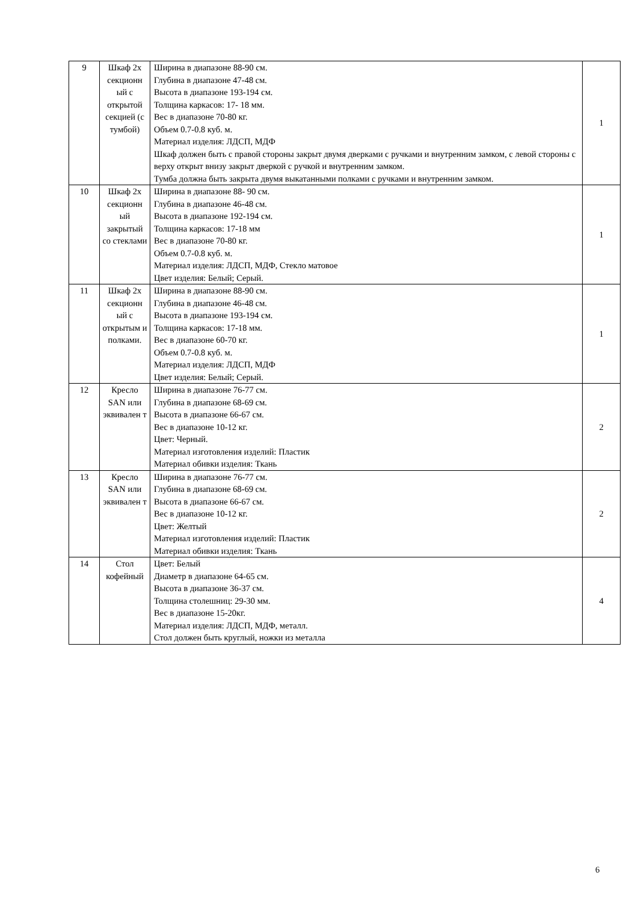| 9 | Шкаф 2х секционн ый с открытой секцией (с тумбой) | Ширина в диапазоне 88-90 см. Глубина в диапазоне 47-48 см. Высота в диапазоне 193-194 см. Толщина каркасов: 17- 18 мм. Вес в диапазоне 70-80 кг. Объем 0.7-0.8 куб. м. Материал изделия: ЛДСП, МДФ Шкаф должен быть с правой стороны закрыт двумя дверками с ручками и внутренним замком, с левой стороны с верху открыт внизу закрыт дверкой с ручкой и внутренним замком. Тумба должна быть закрыта двумя выкатанными полками с ручками и внутренним замком. | 1 |
| 10 | Шкаф 2х секционн ый закрытый со стеклами | Ширина в диапазоне 88- 90 см. Глубина в диапазоне 46-48 см. Высота в диапазоне 192-194 см. Толщина каркасов: 17-18 мм Вес в диапазоне 70-80 кг. Объем 0.7-0.8 куб. м. Материал изделия: ЛДСП, МДФ, Стекло матовое Цвет изделия: Белый; Серый. | 1 |
| 11 | Шкаф 2х секционн ый с открытым и полками. | Ширина в диапазоне 88-90 см. Глубина в диапазоне 46-48 см. Высота в диапазоне 193-194 см. Толщина каркасов: 17-18 мм. Вес в диапазоне 60-70 кг. Объем 0.7-0.8 куб. м. Материал изделия: ЛДСП, МДФ Цвет изделия: Белый; Серый. | 1 |
| 12 | Кресло SAN или эквивален т | Ширина в диапазоне 76-77 см. Глубина в диапазоне 68-69 см. Высота в диапазоне 66-67 см. Вес в диапазоне 10-12 кг. Цвет: Черный. Материал изготовления изделий: Пластик Материал обивки изделия: Ткань | 2 |
| 13 | Кресло SAN или эквивален т | Ширина в диапазоне 76-77 см. Глубина в диапазоне 68-69 см. Высота в диапазоне 66-67 см. Вес в диапазоне 10-12 кг. Цвет: Желтый Материал изготовления изделий: Пластик Материал обивки изделия: Ткань | 2 |
| 14 | Стол кофейный | Цвет: Белый Диаметр в диапазоне 64-65 см. Высота в диапазоне 36-37 см. Толщина столешниц: 29-30 мм. Вес в диапазоне 15-20кг. Материал изделия: ЛДСП, МДФ, металл. Стол должен быть круглый, ножки из металла | 4 |
6